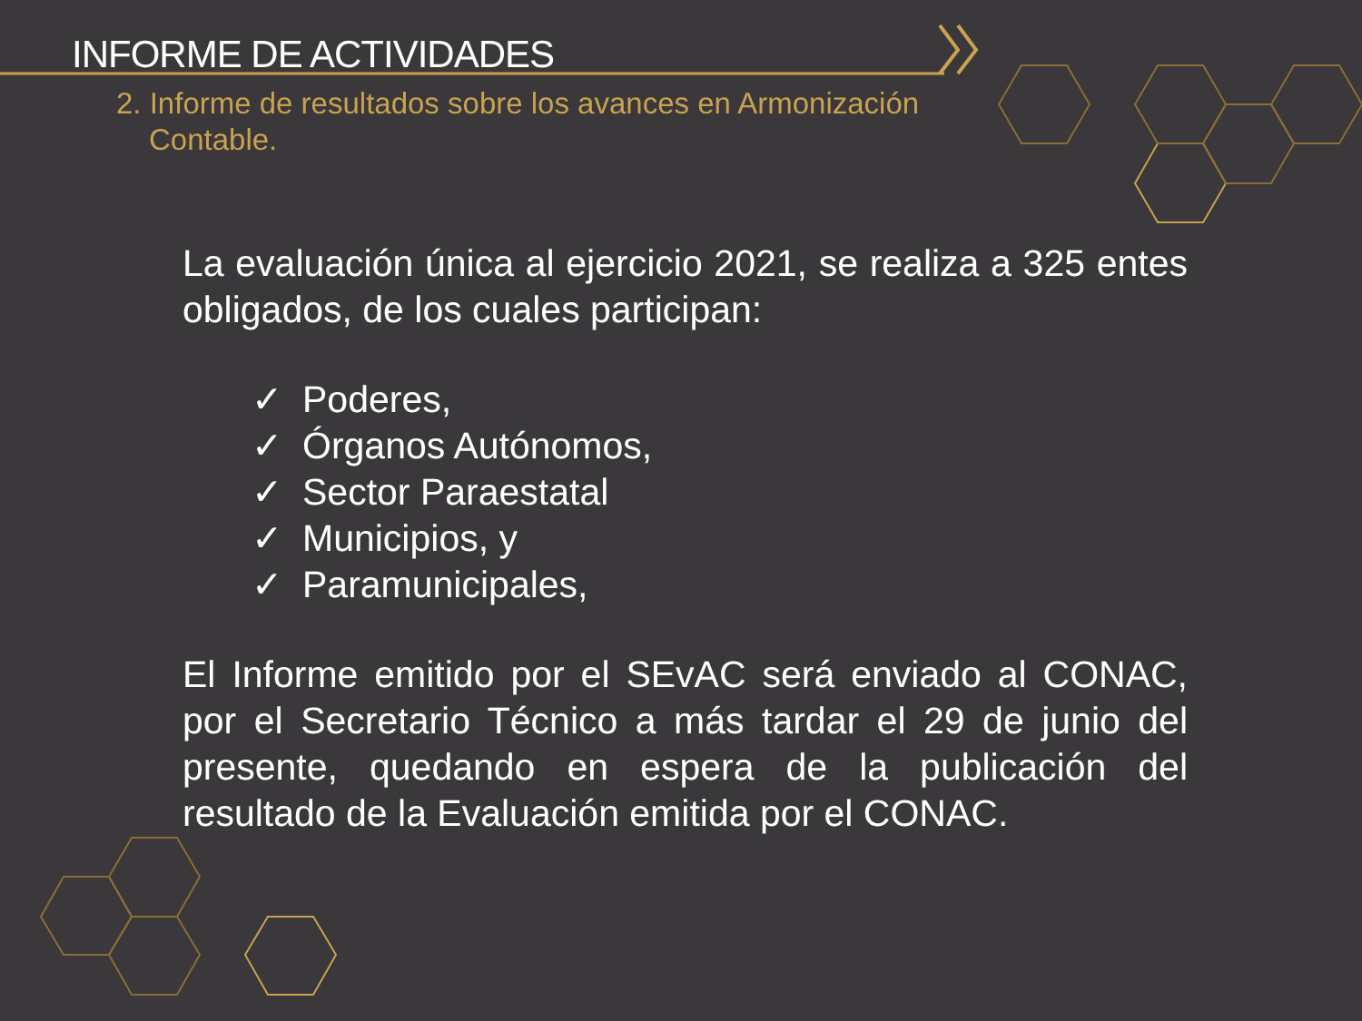INFORME DE ACTIVIDADES
2. Informe de resultados sobre los avances en Armonización Contable.
La evaluación única al ejercicio 2021, se realiza a 325 entes obligados, de los cuales participan:
✓ Poderes,
✓ Órganos Autónomos,
✓ Sector Paraestatal
✓ Municipios, y
✓ Paramunicipales,
El Informe emitido por el SEvAC será enviado al CONAC, por el Secretario Técnico a más tardar el 29 de junio del presente, quedando en espera de la publicación del resultado de la Evaluación emitida por el CONAC.